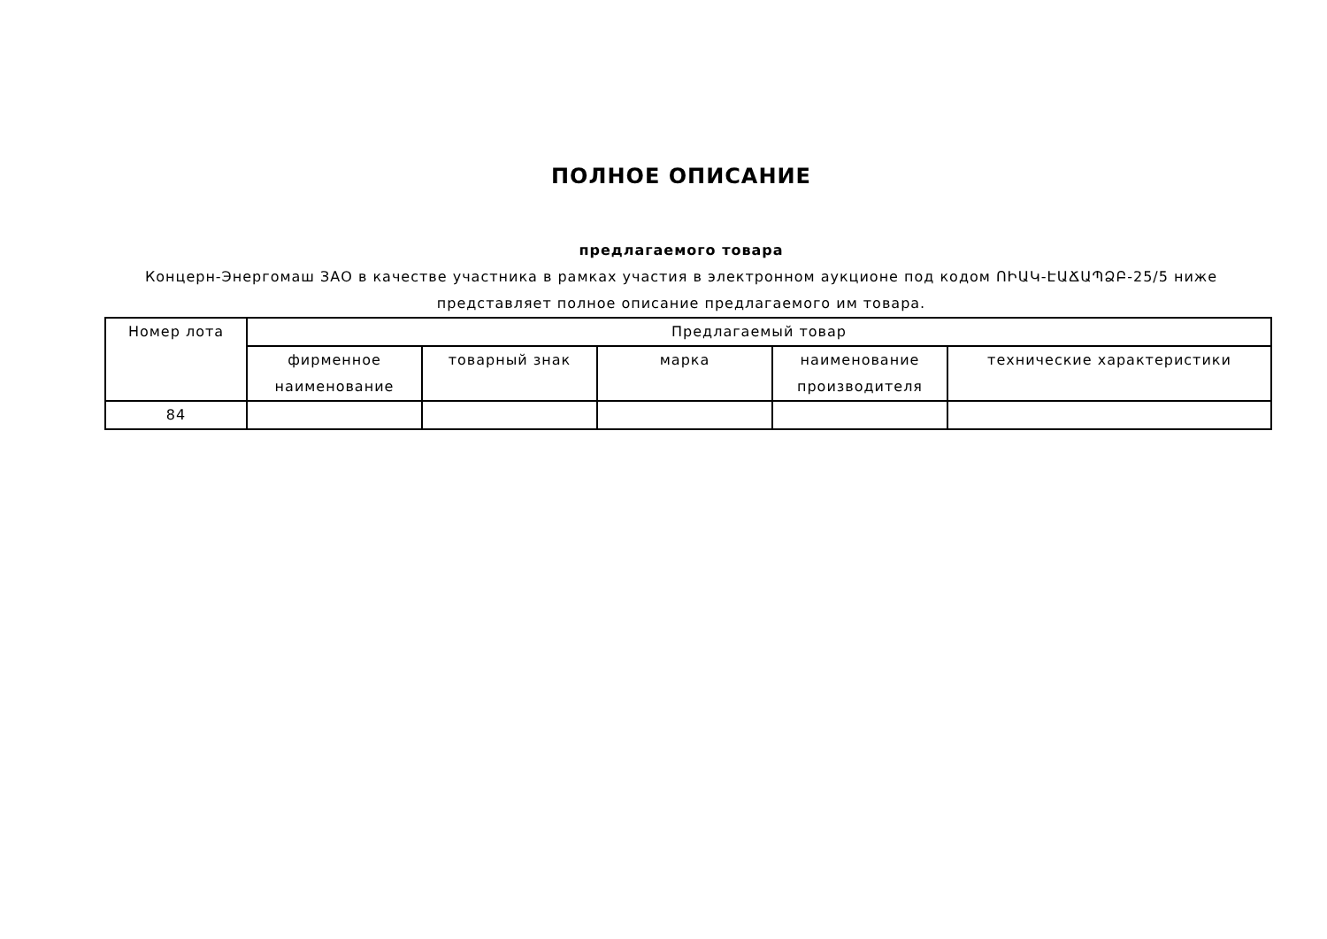ПОЛНОЕ ОПИСАНИЕ
предлагаемого товара
Концерн-Энергомаш ЗАО в качестве участника в рамках участия в электронном аукционе под кодом ՈԻԱԿ-ԷԱՃԱՊՁԲ-25/5 ниже представляет полное описание предлагаемого им товара.
| Номер лота | Предлагаемый товар | | | | |
| --- | --- | --- | --- | --- | --- |
| | фирменное наименование | товарный знак | марка | наименование производителя | технические характеристики |
| 84 | | | | | |